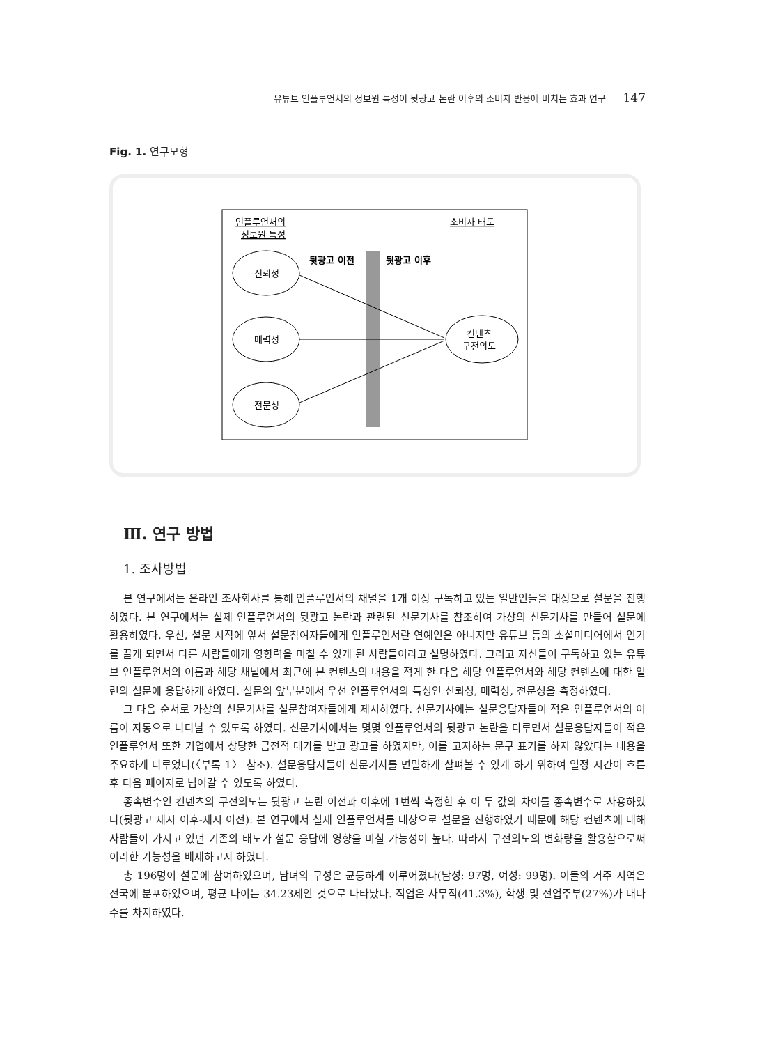유튜브 인플루언서의 정보원 특성이 뒷광고 논란 이후의 소비자 반응에 미치는 효과 연구 147
Fig. 1. 연구모형
인플루언서의
정보원 특성
소비자 태도
뒷광고 이전
뒷광고 이후
신뢰성
매력성
전문성
컨텐츠
구전의도
Ⅲ. 연구 방법
1. 조사방법
본 연구에서는 온라인 조사회사를 통해 인플루언서의 채널을 1개 이상 구독하고 있는 일반인들을 대상으로 설문을 진행하였다. 본 연구에서는 실제 인플루언서의 뒷광고 논란과 관련된 신문기사를 참조하여 가상의 신문기사를 만들어 설문에 활용하였다. 우선, 설문 시작에 앞서 설문참여자들에게 인플루언서란 연예인은 아니지만 유튜브 등의 소셜미디어에서 인기를 끌게 되면서 다른 사람들에게 영향력을 미칠 수 있게 된 사람들이라고 설명하였다. 그리고 자신들이 구독하고 있는 유튜브 인플루언서의 이름과 해당 채널에서 최근에 본 컨텐츠의 내용을 적게 한 다음 해당 인플루언서와 해당 컨텐츠에 대한 일련의 설문에 응답하게 하였다. 설문의 앞부분에서 우선 인플루언서의 특성인 신뢰성, 매력성, 전문성을 측정하였다.
그 다음 순서로 가상의 신문기사를 설문참여자들에게 제시하였다. 신문기사에는 설문응답자들이 적은 인플루언서의 이름이 자동으로 나타날 수 있도록 하였다. 신문기사에서는 몇몇 인플루언서의 뒷광고 논란을 다루면서 설문응답자들이 적은 인플루언서 또한 기업에서 상당한 금전적 대가를 받고 광고를 하였지만, 이를 고지하는 문구 표기를 하지 않았다는 내용을 주요하게 다루었다(〈부록 1〉 참조). 설문응답자들이 신문기사를 면밀하게 살펴볼 수 있게 하기 위하여 일정 시간이 흐른 후 다음 페이지로 넘어갈 수 있도록 하였다.
종속변수인 컨텐츠의 구전의도는 뒷광고 논란 이전과 이후에 1번씩 측정한 후 이 두 값의 차이를 종속변수로 사용하였다(뒷광고 제시 이후-제시 이전). 본 연구에서 실제 인플루언서를 대상으로 설문을 진행하였기 때문에 해당 컨텐츠에 대해 사람들이 가지고 있던 기존의 태도가 설문 응답에 영향을 미칠 가능성이 높다. 따라서 구전의도의 변화량을 활용함으로써 이러한 가능성을 배제하고자 하였다.
총 196명이 설문에 참여하였으며, 남녀의 구성은 균등하게 이루어졌다(남성: 97명, 여성: 99명). 이들의 거주 지역은 전국에 분포하였으며, 평균 나이는 34.23세인 것으로 나타났다. 직업은 사무직(41.3%), 학생 및 전업주부(27%)가 대다수를 차지하였다.